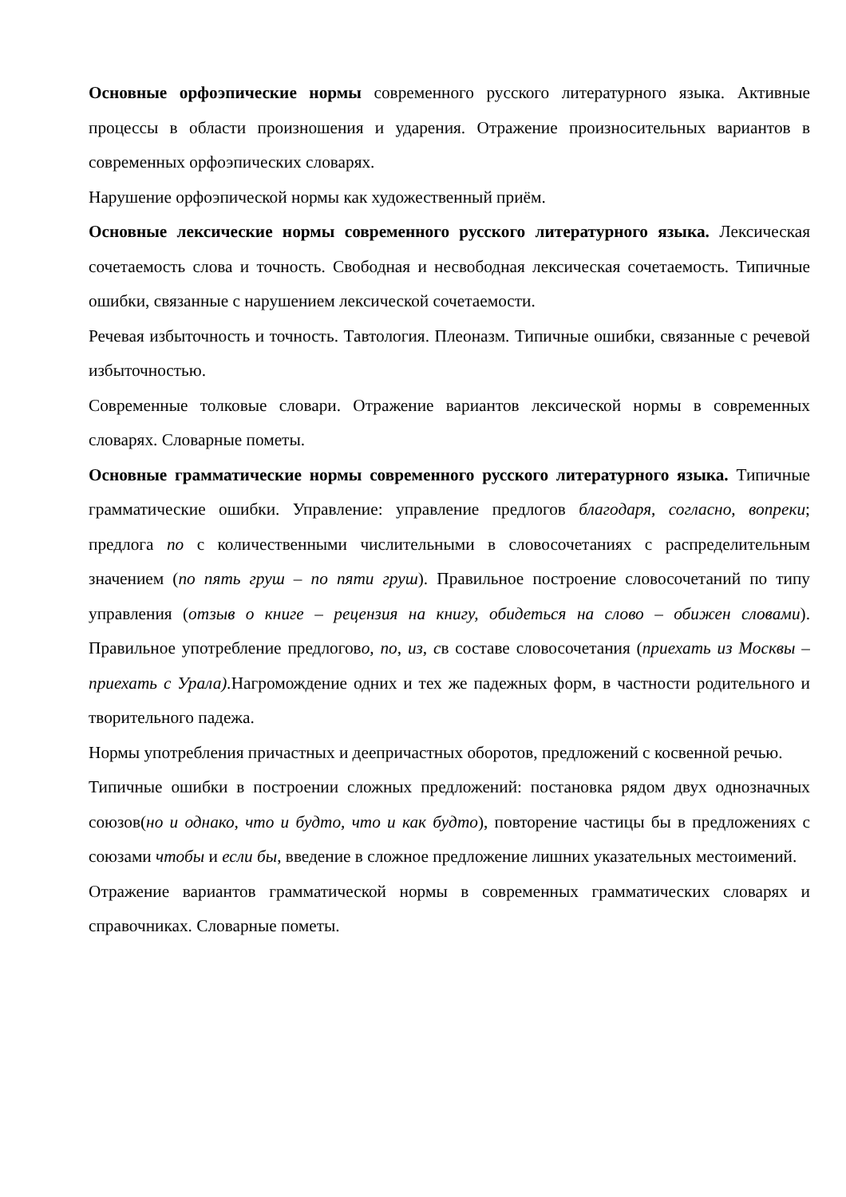Основные орфоэпические нормы современного русского литературного языка. Активные процессы в области произношения и ударения. Отражение произносительных вариантов в современных орфоэпических словарях.
Нарушение орфоэпической нормы как художественный приём.
Основные лексические нормы современного русского литературного языка. Лексическая сочетаемость слова и точность. Свободная и несвободная лексическая сочетаемость. Типичные ошибки, связанные с нарушением лексической сочетаемости.
Речевая избыточность и точность. Тавтология. Плеоназм. Типичные ошибки, связанные с речевой избыточностью.
Современные толковые словари. Отражение вариантов лексической нормы в современных словарях. Словарные пометы.
Основные грамматические нормы современного русского литературного языка. Типичные грамматические ошибки. Управление: управление предлогов благодаря, согласно, вопреки; предлога по с количественными числительными в словосочетаниях с распределительным значением (по пять груш – по пяти груш). Правильное построение словосочетаний по типу управления (отзыв о книге – рецензия на книгу, обидеться на слово – обижен словами). Правильное употребление предлогово, по, из, св составе словосочетания (приехать из Москвы – приехать с Урала). Нагромождение одних и тех же падежных форм, в частности родительного и творительного падежа.
Нормы употребления причастных и деепричастных оборотов, предложений с косвенной речью.
Типичные ошибки в построении сложных предложений: постановка рядом двух однозначных союзов(но и однако, что и будто, что и как будто), повторение частицы бы в предложениях с союзами чтобы и если бы, введение в сложное предложение лишних указательных местоимений.
Отражение вариантов грамматической нормы в современных грамматических словарях и справочниках. Словарные пометы.